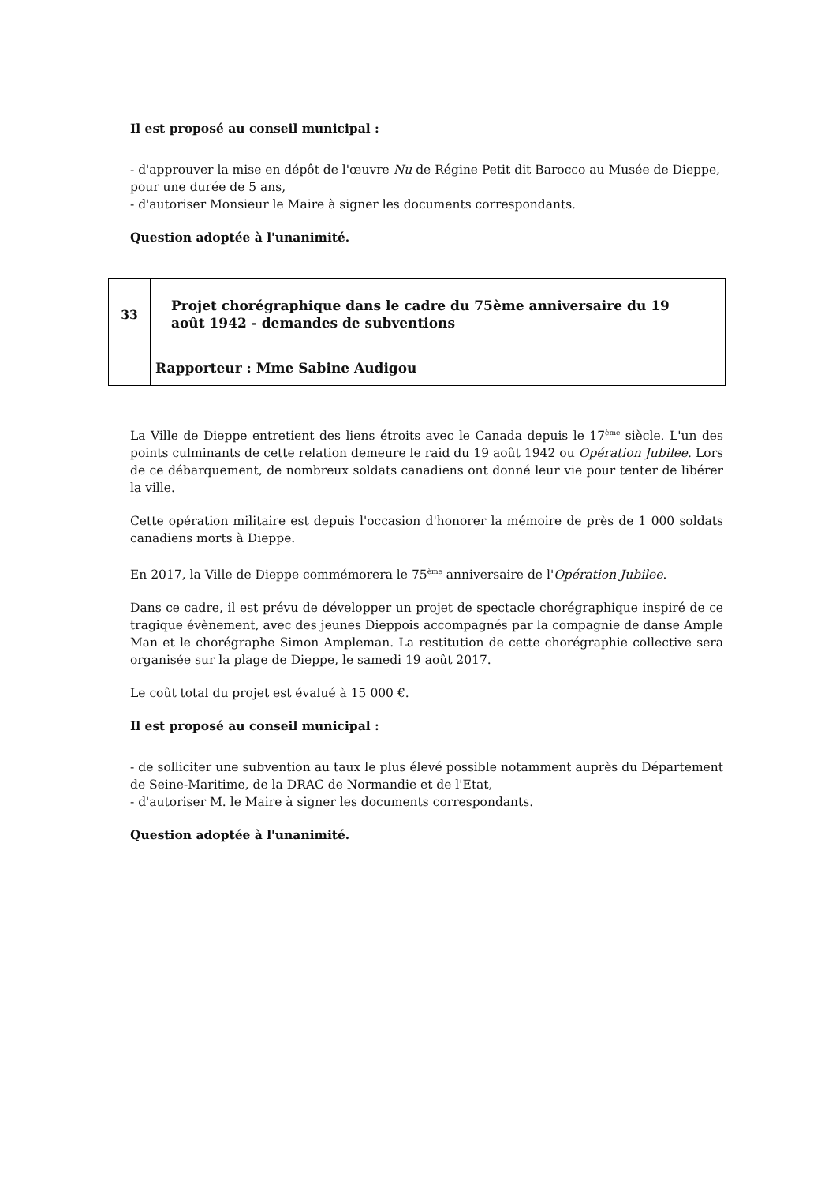Il est proposé au conseil municipal :
- d'approuver la mise en dépôt de l'œuvre Nu de Régine Petit dit Barocco au Musée de Dieppe, pour une durée de 5 ans,
- d'autoriser Monsieur le Maire à signer les documents correspondants.
Question adoptée à l'unanimité.
| 33 | Projet chorégraphique dans le cadre du 75ème anniversaire du 19 août 1942 - demandes de subventions |
| | Rapporteur : Mme Sabine Audigou |
La Ville de Dieppe entretient des liens étroits avec le Canada depuis le 17<sup>ème</sup> siècle. L'un des points culminants de cette relation demeure le raid du 19 août 1942 ou Opération Jubilee. Lors de ce débarquement, de nombreux soldats canadiens ont donné leur vie pour tenter de libérer la ville.
Cette opération militaire est depuis l'occasion d'honorer la mémoire de près de 1 000 soldats canadiens morts à Dieppe.
En 2017, la Ville de Dieppe commémorera le 75<sup>ème</sup> anniversaire de l'Opération Jubilee.
Dans ce cadre, il est prévu de développer un projet de spectacle chorégraphique inspiré de ce tragique évènement, avec des jeunes Dieppois accompagnés par la compagnie de danse Ample Man et le chorégraphe Simon Ampleman. La restitution de cette chorégraphie collective sera organisée sur la plage de Dieppe, le samedi 19 août 2017.
Le coût total du projet est évalué à 15 000 €.
Il est proposé au conseil municipal :
- de solliciter une subvention au taux le plus élevé possible notamment auprès du Département de Seine-Maritime, de la DRAC de Normandie et de l'Etat,
- d'autoriser M. le Maire à signer les documents correspondants.
Question adoptée à l'unanimité.